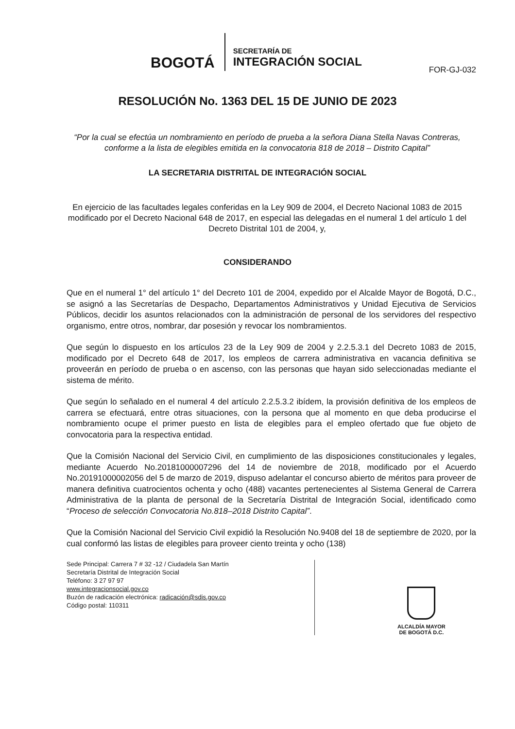BOGOTÁ
SECRETARÍA DE
INTEGRACIÓN SOCIAL
FOR-GJ-032
RESOLUCIÓN No. 1363 DEL 15 DE JUNIO DE 2023
“Por la cual se efectúa un nombramiento en período de prueba a la señora Diana Stella Navas Contreras, conforme a la lista de elegibles emitida en la convocatoria 818 de 2018 – Distrito Capital”
LA SECRETARIA DISTRITAL DE INTEGRACIÓN SOCIAL
En ejercicio de las facultades legales conferidas en la Ley 909 de 2004, el Decreto Nacional 1083 de 2015 modificado por el Decreto Nacional 648 de 2017, en especial las delegadas en el numeral 1 del artículo 1 del Decreto Distrital 101 de 2004, y,
CONSIDERANDO
Que en el numeral 1° del artículo 1° del Decreto 101 de 2004, expedido por el Alcalde Mayor de Bogotá, D.C., se asignó a las Secretarías de Despacho, Departamentos Administrativos y Unidad Ejecutiva de Servicios Públicos, decidir los asuntos relacionados con la administración de personal de los servidores del respectivo organismo, entre otros, nombrar, dar posesión y revocar los nombramientos.
Que según lo dispuesto en los artículos 23 de la Ley 909 de 2004 y 2.2.5.3.1 del Decreto 1083 de 2015, modificado por el Decreto 648 de 2017, los empleos de carrera administrativa en vacancia definitiva se proveerán en período de prueba o en ascenso, con las personas que hayan sido seleccionadas mediante el sistema de mérito.
Que según lo señalado en el numeral 4 del artículo 2.2.5.3.2 ibídem, la provisión definitiva de los empleos de carrera se efectuará, entre otras situaciones, con la persona que al momento en que deba producirse el nombramiento ocupe el primer puesto en lista de elegibles para el empleo ofertado que fue objeto de convocatoria para la respectiva entidad.
Que la Comisión Nacional del Servicio Civil, en cumplimiento de las disposiciones constitucionales y legales, mediante Acuerdo No.20181000007296 del 14 de noviembre de 2018, modificado por el Acuerdo No.20191000002056 del 5 de marzo de 2019, dispuso adelantar el concurso abierto de méritos para proveer de manera definitiva cuatrocientos ochenta y ocho (488) vacantes pertenecientes al Sistema General de Carrera Administrativa de la planta de personal de la Secretaría Distrital de Integración Social, identificado como “Proceso de selección Convocatoria No.818–2018 Distrito Capital”.
Que la Comisión Nacional del Servicio Civil expidió la Resolución No.9408 del 18 de septiembre de 2020, por la cual conformó las listas de elegibles para proveer ciento treinta y ocho (138)
Sede Principal: Carrera 7 # 32 -12 / Ciudadela San Martín
Secretaría Distrital de Integración Social
Teléfono: 3 27 97 97
www.integracionsocial.gov.co
Buzón de radicación electrónica: radicación@sdis.gov.co
Código postal: 110311
ALCALDÍA MAYOR
DE BOGOTÁ D.C.